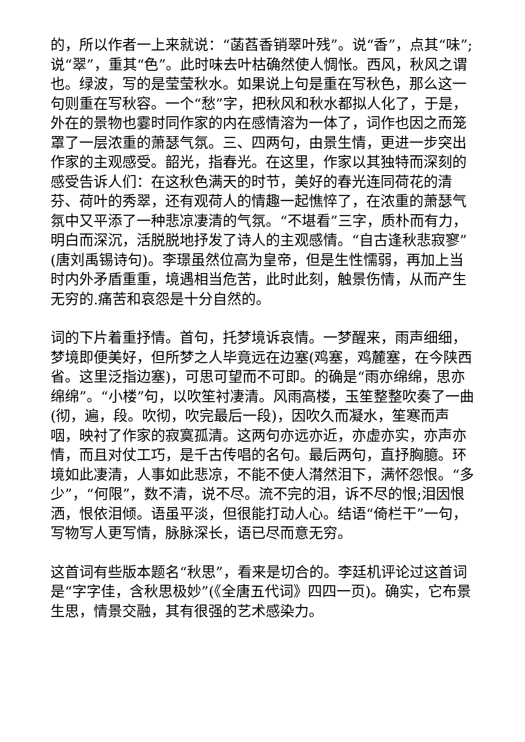的，所以作者一上来就说：“菡萏香销翠叶残”。说“香”，点其“味”;说“翠”，重其“色”。此时味去叶枯确然使人惆怅。西风，秋风之谓也。绿波，写的是莹莹秋水。如果说上句是重在写秋色，那么这一句则重在写秋容。一个“愁”字，把秋风和秋水都拟人化了，于是，外在的景物也霎时同作家的内在感情溶为一体了，词作也因之而笼罩了一层浓重的萧瑟气氛。三、四两句，由景生情，更进一步突出作家的主观感受。韶光，指春光。在这里，作家以其独特而深刻的感受告诉人们：在这秋色满天的时节，美好的春光连同荷花的清芬、荷叶的秀翠，还有观荷人的情趣一起憔悴了，在浓重的萧瑟气氛中又平添了一种悲凉凄清的气氛。“不堪看”三字，质朴而有力，明白而深沉，活脱脱地抒发了诗人的主观感情。“自古逢秋悲寂寥”(唐刘禹锡诗句)。李璟虽然位高为皇帝，但是生性懦弱，再加上当时内外矛盾重重，境遇相当危苦，此时此刻，触景伤情，从而产生无穷的.痛苦和哀怨是十分自然的。
词的下片着重抒情。首句，托梦境诉哀情。一梦醒来，雨声细细，梦境即便美好，但所梦之人毕竟远在边塞(鸡塞，鸡麓塞，在今陕西省。这里泛指边塞)，可思可望而不可即。的确是“雨亦绵绵，思亦绵绵”。“小楼”句，以吹笙衬凄清。风雨高楼，玉笙整整吹奏了一曲(彻，遍，段。吹彻，吹完最后一段)，因吹久而凝水，笙寒而声咽，映衬了作家的寂寞孤清。这两句亦远亦近，亦虚亦实，亦声亦情，而且对仗工巧，是千古传唱的名句。最后两句，直抒胸臆。环境如此凄清，人事如此悲凉，不能不使人潸然泪下，满怀怨恨。“多少”，“何限”，数不清，说不尽。流不完的泪，诉不尽的恨;泪因恨洒，恨依泪倾。语虽平淡，但很能打动人心。结语“倚栏干”一句，写物写人更写情，脉脉深长，语已尽而意无穷。
这首词有些版本题名“秋思”，看来是切合的。李廷机评论过这首词是“字字佳，含秋思极妙”(《全唐五代词》四四一页)。确实，它布景生思，情景交融，其有很强的艺术感染力。